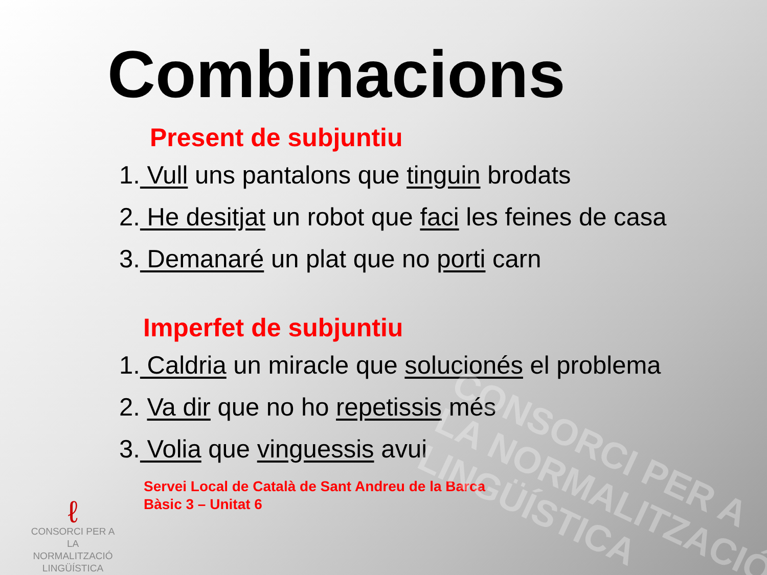CONSORCI PER A
LA NORMALITZACIÓ
LINGÜÍSTICA
Combinacions
Present de subjuntiu
1. Vull uns pantalons que tinguin brodats
2. He desitjat un robot que faci les feines de casa
3. Demanaré un plat que no porti carn
Imperfet de subjuntiu
1. Caldria un miracle que solucionés el problema
2. Va dir que no ho repetissis més
3. Volia que vinguessis avui
Servei Local de Català de Sant Andreu de la Barca
Bàsic 3 – Unitat 6
ℓ
CONSORCI PER A
LA NORMALITZACIÓ
LINGÜÍSTICA